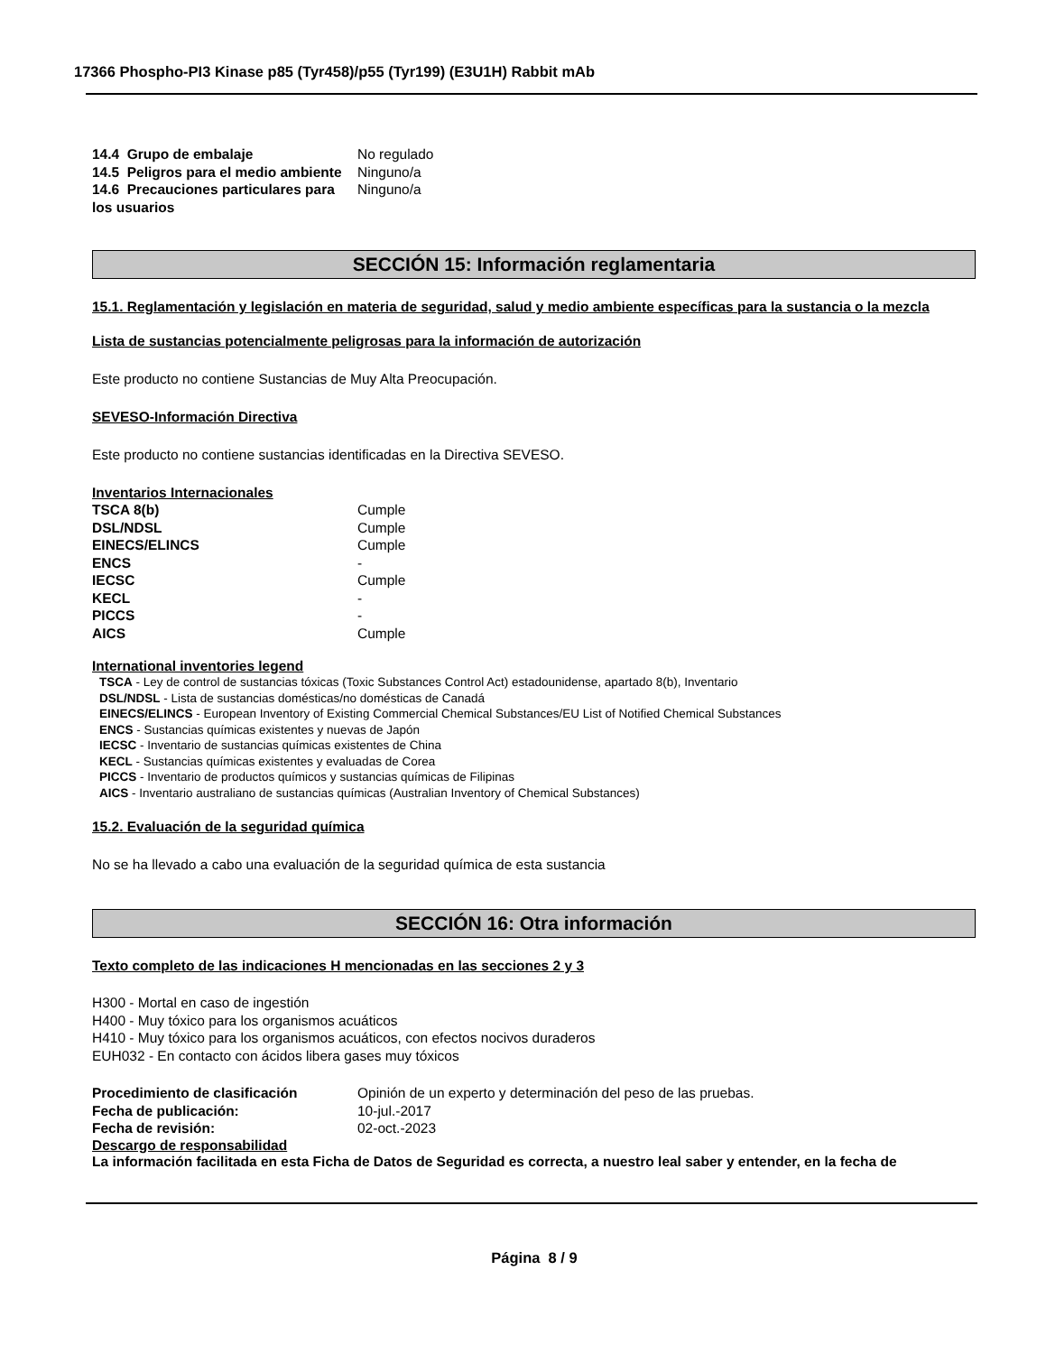17366 Phospho-PI3 Kinase p85 (Tyr458)/p55 (Tyr199) (E3U1H) Rabbit mAb
| 14.4 Grupo de embalaje | No regulado |
| 14.5 Peligros para el medio ambiente | Ninguno/a |
| 14.6 Precauciones particulares para los usuarios | Ninguno/a |
SECCIÓN 15: Información reglamentaria
15.1. Reglamentación y legislación en materia de seguridad, salud y medio ambiente específicas para la sustancia o la mezcla
Lista de sustancias potencialmente peligrosas para la información de autorización
Este producto no contiene Sustancias de Muy Alta Preocupación.
SEVESO-Información Directiva
Este producto no contiene sustancias identificadas en la Directiva SEVESO.
Inventarios Internacionales
| TSCA 8(b) | Cumple |
| DSL/NDSL | Cumple |
| EINECS/ELINCS | Cumple |
| ENCS | - |
| IECSC | Cumple |
| KECL | - |
| PICCS | - |
| AICS | Cumple |
International inventories legend
TSCA - Ley de control de sustancias tóxicas (Toxic Substances Control Act) estadounidense, apartado 8(b), Inventario
DSL/NDSL - Lista de sustancias domésticas/no domésticas de Canadá
EINECS/ELINCS - European Inventory of Existing Commercial Chemical Substances/EU List of Notified Chemical Substances
ENCS - Sustancias químicas existentes y nuevas de Japón
IECSC - Inventario de sustancias químicas existentes de China
KECL - Sustancias químicas existentes y evaluadas de Corea
PICCS - Inventario de productos químicos y sustancias químicas de Filipinas
AICS - Inventario australiano de sustancias químicas (Australian Inventory of Chemical Substances)
15.2. Evaluación de la seguridad química
No se ha llevado a cabo una evaluación de la seguridad química de esta sustancia
SECCIÓN 16: Otra información
Texto completo de las indicaciones H mencionadas en las secciones 2 y 3
H300 - Mortal en caso de ingestión
H400 - Muy tóxico para los organismos acuáticos
H410 - Muy tóxico para los organismos acuáticos, con efectos nocivos duraderos
EUH032 - En contacto con ácidos libera gases muy tóxicos
| Procedimiento de clasificación | Opinión de un experto y determinación del peso de las pruebas. |
| Fecha de publicación: | 10-jul.-2017 |
| Fecha de revisión: | 02-oct.-2023 |
Descargo de responsabilidad
La información facilitada en esta Ficha de Datos de Seguridad es correcta, a nuestro leal saber y entender, en la fecha de
Página 8 / 9